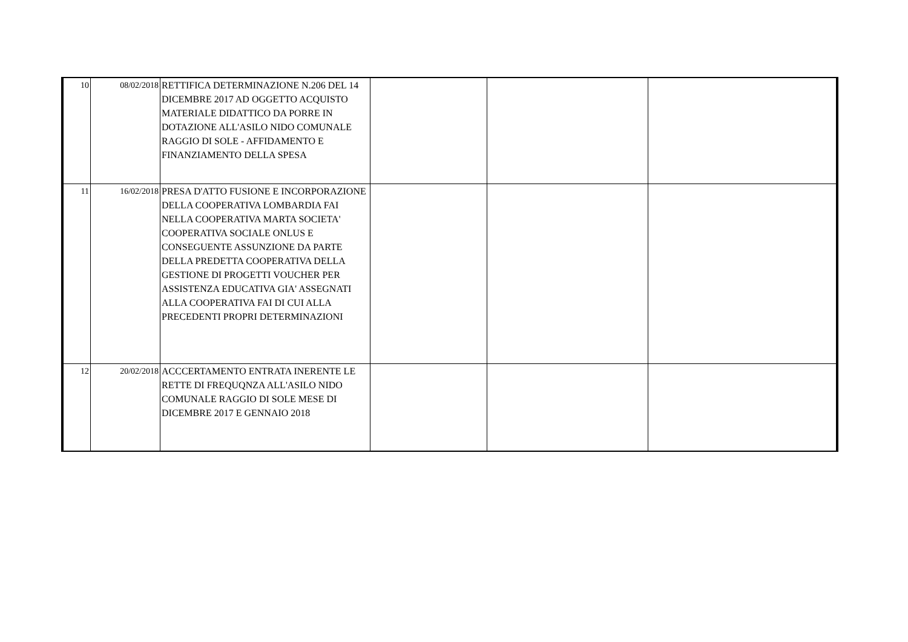| 10 | 08/02/2018 | RETTIFICA DETERMINAZIONE N.206 DEL 14 DICEMBRE 2017 AD OGGETTO ACQUISTO MATERIALE DIDATTICO DA PORRE IN DOTAZIONE ALL'ASILO NIDO COMUNALE RAGGIO DI SOLE - AFFIDAMENTO E FINANZIAMENTO DELLA SPESA | | | |
| 11 | 16/02/2018 | PRESA D'ATTO FUSIONE E INCORPORAZIONE DELLA COOPERATIVA LOMBARDIA FAI NELLA COOPERATIVA MARTA SOCIETA' COOPERATIVA SOCIALE ONLUS E CONSEGUENTE ASSUNZIONE DA PARTE DELLA PREDETTA COOPERATIVA DELLA GESTIONE DI PROGETTI VOUCHER PER ASSISTENZA EDUCATIVA GIA' ASSEGNATI ALLA COOPERATIVA FAI DI CUI ALLA PRECEDENTI PROPRI DETERMINAZIONI | | | |
| 12 | 20/02/2018 | ACCCERTAMENTO ENTRATA INERENTE LE RETTE DI FREQUQNZA ALL'ASILO NIDO COMUNALE RAGGIO DI SOLE MESE DI DICEMBRE 2017 E GENNAIO 2018 | | | |